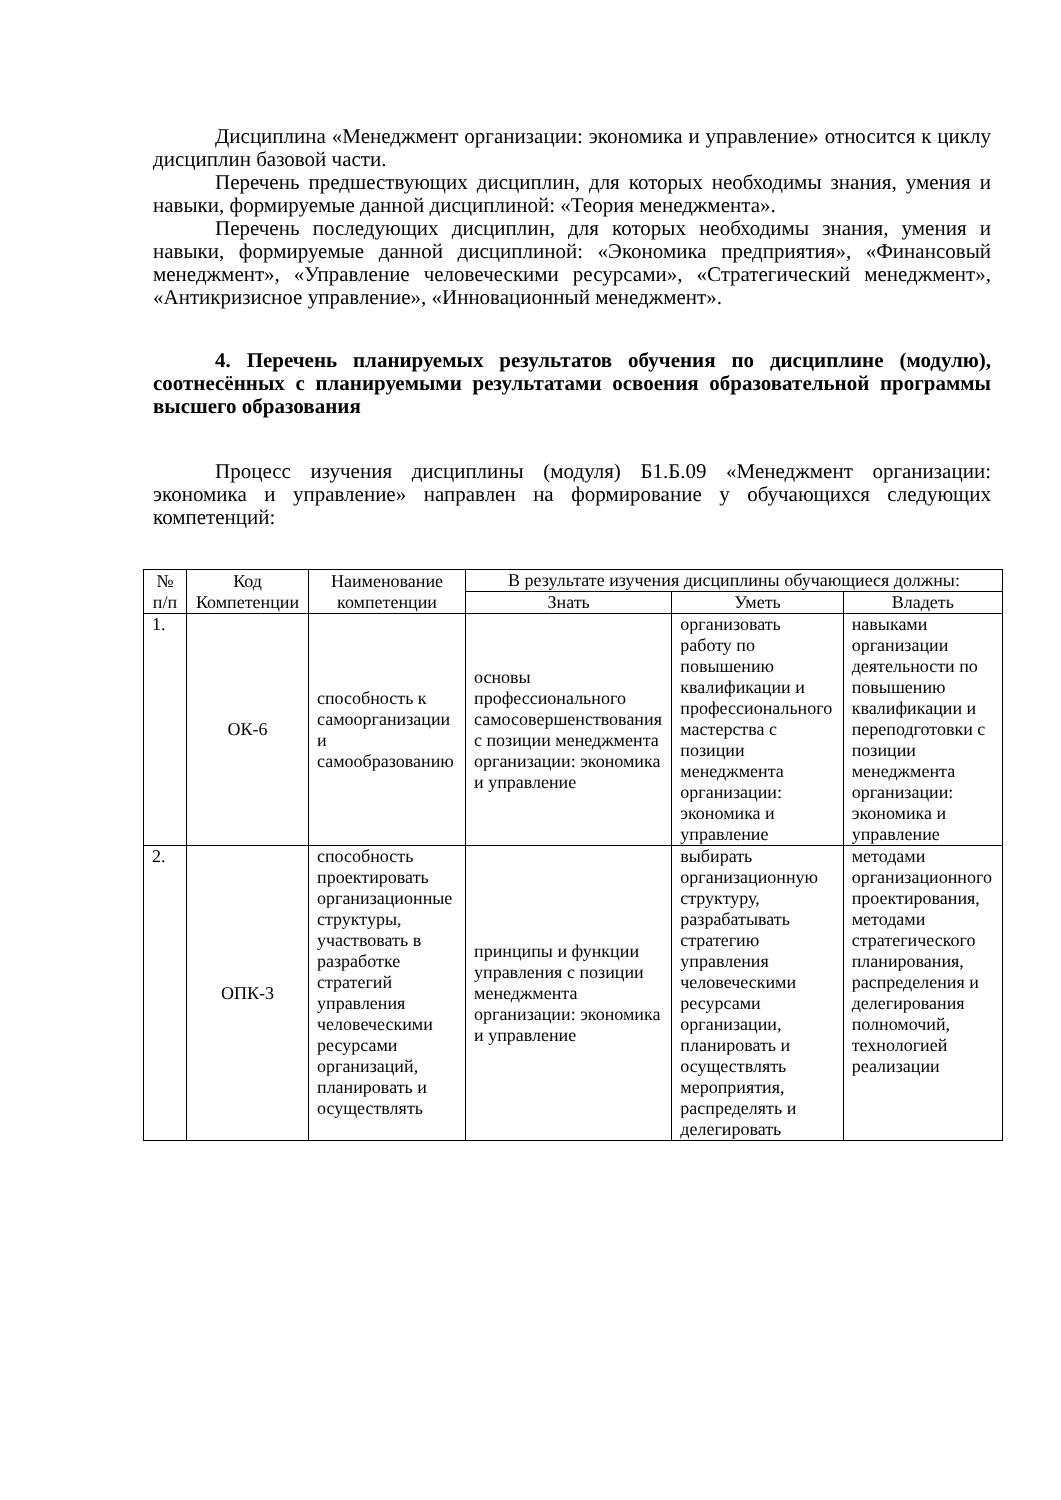Дисциплина «Менеджмент организации: экономика и управление» относится к циклу дисциплин базовой части.
Перечень предшествующих дисциплин, для которых необходимы знания, умения и навыки, формируемые данной дисциплиной: «Теория менеджмента».
Перечень последующих дисциплин, для которых необходимы знания, умения и навыки, формируемые данной дисциплиной: «Экономика предприятия», «Финансовый менеджмент», «Управление человеческими ресурсами», «Стратегический менеджмент», «Антикризисное управление», «Инновационный менеджмент».
4. Перечень планируемых результатов обучения по дисциплине (модулю), соотнесённых с планируемыми результатами освоения образовательной программы высшего образования
Процесс изучения дисциплины (модуля) Б1.Б.09 «Менеджмент организации: экономика и управление» направлен на формирование у обучающихся следующих компетенций:
| № п/п | Код Компетенции | Наименование компетенции | В результате изучения дисциплины обучающиеся должны: | | |
| --- | --- | --- | --- | --- | --- |
| | | | Знать | Уметь | Владеть |
| 1. | ОК-6 | способность к самоорганизации и самообразованию | основы профессионального самосовершенствования с позиции менеджмента организации: экономика и управление | организовать работу по повышению квалификации и профессионального мастерства с позиции менеджмента организации: экономика и управление | навыками организации деятельности по повышению квалификации и переподготовки с позиции менеджмента организации: экономика и управление |
| 2. | ОПК-3 | способность проектировать организационные структуры, участвовать в разработке стратегий управления человеческими ресурсами организаций, планировать и осуществлять | принципы и функции управления с позиции менеджмента организации: экономика и управление | выбирать организационную структуру, разрабатывать стратегию управления человеческими ресурсами организации, планировать и осуществлять мероприятия, распределять и делегировать | методами организационного проектирования, методами стратегического планирования, распределения и делегирования полномочий, технологией реализации |